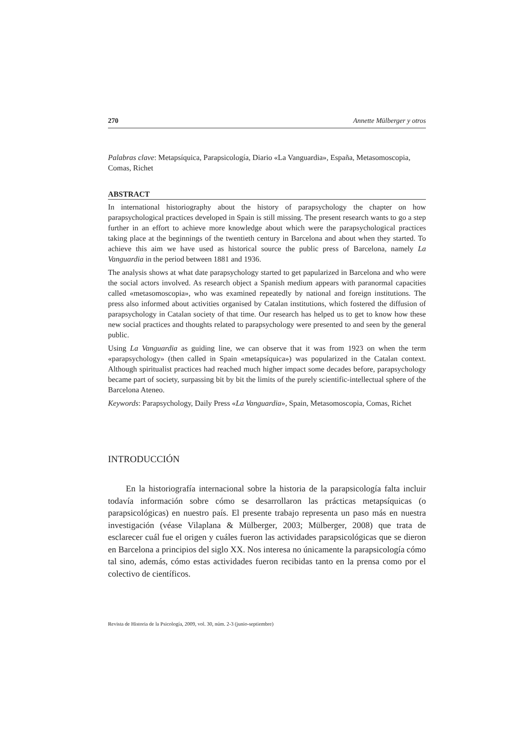270 Annette Mülberger y otros
Palabras clave: Metapsíquica, Parapsicología, Diario «La Vanguardia», España, Metasomoscopia, Comas, Richet
ABSTRACT
In international historiography about the history of parapsychology the chapter on how parapsychological practices developed in Spain is still missing. The present research wants to go a step further in an effort to achieve more knowledge about which were the parapsychological practices taking place at the beginnings of the twentieth century in Barcelona and about when they started. To achieve this aim we have used as historical source the public press of Barcelona, namely La Vanguardia in the period between 1881 and 1936.
The analysis shows at what date parapsychology started to get papularized in Barcelona and who were the social actors involved. As research object a Spanish medium appears with paranormal capacities called «metasomoscopia», who was examined repeatedly by national and foreign institutions. The press also informed about activities organised by Catalan institutions, which fostered the diffusion of parapsychology in Catalan society of that time. Our research has helped us to get to know how these new social practices and thoughts related to parapsychology were presented to and seen by the general public.
Using La Vanguardia as guiding line, we can observe that it was from 1923 on when the term «parapsychology» (then called in Spain «metapsíquica») was popularized in the Catalan context. Although spiritualist practices had reached much higher impact some decades before, parapsychology became part of society, surpassing bit by bit the limits of the purely scientific-intellectual sphere of the Barcelona Ateneo.
Keywords: Parapsychology, Daily Press «La Vanguardia», Spain, Metasomoscopia, Comas, Richet
INTRODUCCIÓN
En la historiografía internacional sobre la historia de la parapsicología falta incluir todavía información sobre cómo se desarrollaron las prácticas metapsíquicas (o parapsicológicas) en nuestro país. El presente trabajo representa un paso más en nuestra investigación (véase Vilaplana & Mülberger, 2003; Mülberger, 2008) que trata de esclarecer cuál fue el origen y cuáles fueron las actividades parapsicológicas que se dieron en Barcelona a principios del siglo XX. Nos interesa no únicamente la parapsicología cómo tal sino, además, cómo estas actividades fueron recibidas tanto en la prensa como por el colectivo de científicos.
Revista de Historia de la Psicología, 2009, vol. 30, núm. 2-3 (junio-septiembre)